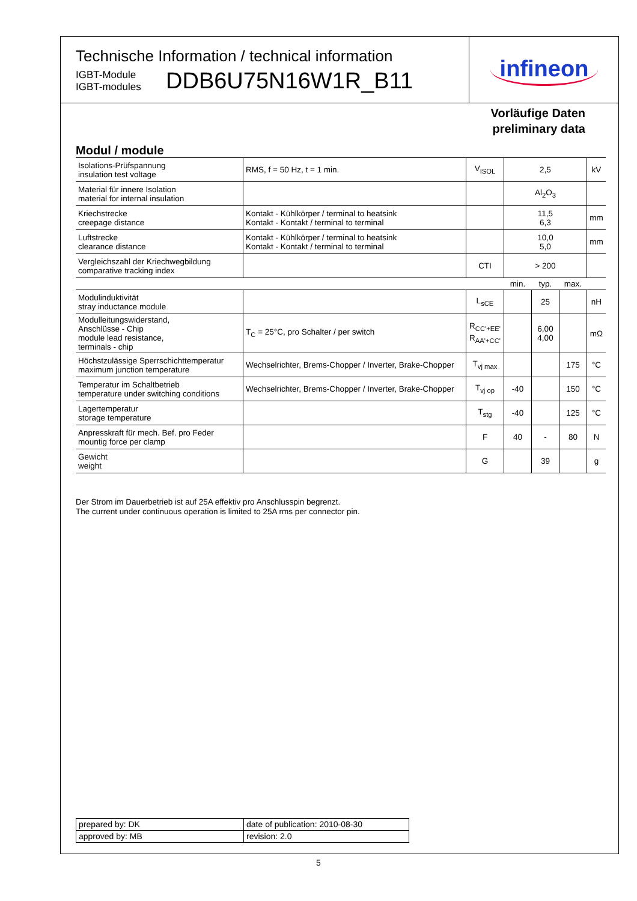Technische Information / technical information
IGBT-Module
IGBT-modules
DDB6U75N16W1R_B11
infineon
Vorläufige Daten
preliminary data
Modul / module
| Isolations-Prüfspannung insulation test voltage | RMS, f = 50 Hz, t = 1 min. | V<sub>ISOL</sub> | 2,5 | | | kV |
| Material für innere Isolation material for internal insulation | | | Al<sub>2</sub>O<sub>3</sub> | | | |
| Kriechstrecke creepage distance | Kontakt - Kühlkörper / terminal to heatsink Kontakt - Kontakt / terminal to terminal | | 11,5 6,3 | | | mm |
| Luftstrecke clearance distance | Kontakt - Kühlkörper / terminal to heatsink Kontakt - Kontakt / terminal to terminal | | 10,0 5,0 | | | mm |
| Vergleichszahl der Kriechwegbildung comparative tracking index | | CTI | > 200 | | | |
| | | | min. | typ. | max. | |
| Modulinduktivität stray inductance module | | L<sub>sCE</sub> | | 25 | | nH |
| Modulleitungswiderstand, Anschlüsse - Chip module lead resistance, terminals - chip | T<sub>C</sub> = 25°C, pro Schalter / per switch | R<sub>CC'+EE'</sub> R<sub>AA'+CC'</sub> | | 6,00 4,00 | | mΩ |
| Höchstzulässige Sperrschichttemperatur maximum junction temperature | Wechselrichter, Brems-Chopper / Inverter, Brake-Chopper | T<sub>vj max</sub> | | | 175 | °C |
| Temperatur im Schaltbetrieb temperature under switching conditions | Wechselrichter, Brems-Chopper / Inverter, Brake-Chopper | T<sub>vj op</sub> | -40 | | 150 | °C |
| Lagertemperatur storage temperature | | T<sub>stg</sub> | -40 | | 125 | °C |
| Anpresskraft für mech. Bef. pro Feder mountig force per clamp | | F | 40 | - | 80 | N |
| Gewicht weight | | G | | 39 | | g |
Der Strom im Dauerbetrieb ist auf 25A effektiv pro Anschlusspin begrenzt.
The current under continuous operation is limited to 25A rms per connector pin.
| prepared by: DK | date of publication: 2010-08-30 |
| approved by: MB | revision: 2.0 |
5